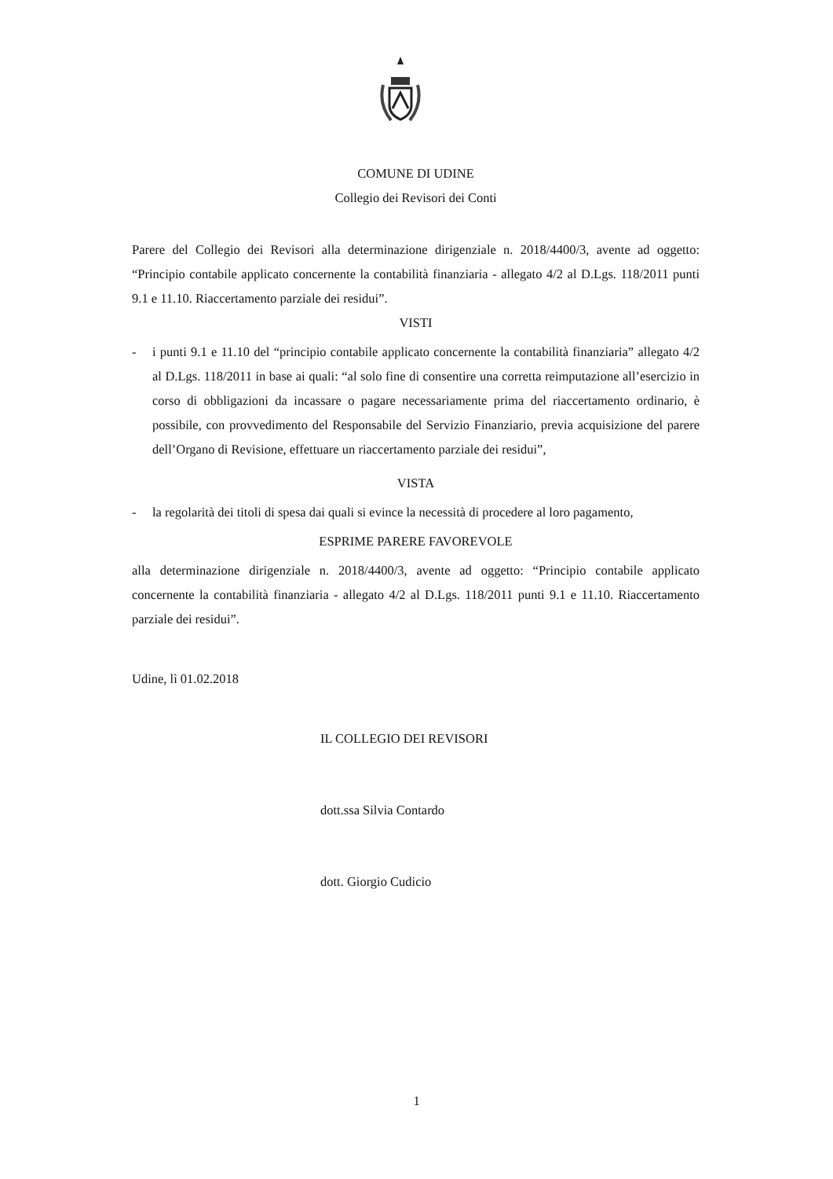COMUNE DI UDINE
Collegio dei Revisori dei Conti
Parere del Collegio dei Revisori alla determinazione dirigenziale n. 2018/4400/3, avente ad oggetto: “Principio contabile applicato concernente la contabilità finanziaria - allegato 4/2 al D.Lgs. 118/2011 punti 9.1 e 11.10. Riaccertamento parziale dei residui”.
VISTI
- i punti 9.1 e 11.10 del “principio contabile applicato concernente la contabilità finanziaria” allegato 4/2 al D.Lgs. 118/2011 in base ai quali: “al solo fine di consentire una corretta reimputazione all’esercizio in corso di obbligazioni da incassare o pagare necessariamente prima del riaccertamento ordinario, è possibile, con provvedimento del Responsabile del Servizio Finanziario, previa acquisizione del parere dell’Organo di Revisione, effettuare un riaccertamento parziale dei residui”,
VISTA
- la regolarità dei titoli di spesa dai quali si evince la necessità di procedere al loro pagamento,
ESPRIME PARERE FAVOREVOLE
alla determinazione dirigenziale n. 2018/4400/3, avente ad oggetto: “Principio contabile applicato concernente la contabilità finanziaria - allegato 4/2 al D.Lgs. 118/2011 punti 9.1 e 11.10. Riaccertamento parziale dei residui”.
Udine, lì 01.02.2018
IL COLLEGIO DEI REVISORI
dott.ssa Silvia Contardo
dott. Giorgio Cudicio
1